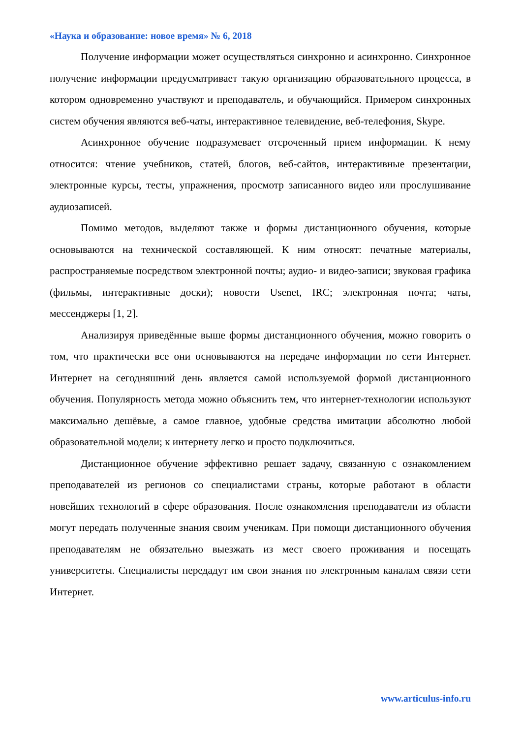«Наука и образование: новое время» № 6, 2018
Получение информации может осуществляться синхронно и асинхронно. Синхронное получение информации предусматривает такую организацию образовательного процесса, в котором одновременно участвуют и преподаватель, и обучающийся. Примером синхронных систем обучения являются веб-чаты, интерактивное телевидение, веб-телефония, Skype.
Асинхронное обучение подразумевает отсроченный прием информации. К нему относится: чтение учебников, статей, блогов, веб-сайтов, интерактивные презентации, электронные курсы, тесты, упражнения, просмотр записанного видео или прослушивание аудиозаписей.
Помимо методов, выделяют также и формы дистанционного обучения, которые основываются на технической составляющей. К ним относят: печатные материалы, распространяемые посредством электронной почты; аудио- и видео-записи; звуковая графика (фильмы, интерактивные доски); новости Usenet, IRC; электронная почта; чаты, мессенджеры [1, 2].
Анализируя приведённые выше формы дистанционного обучения, можно говорить о том, что практически все они основываются на передаче информации по сети Интернет. Интернет на сегодняшний день является самой используемой формой дистанционного обучения. Популярность метода можно объяснить тем, что интернет-технологии используют максимально дешёвые, а самое главное, удобные средства имитации абсолютно любой образовательной модели; к интернету легко и просто подключиться.
Дистанционное обучение эффективно решает задачу, связанную с ознакомлением преподавателей из регионов со специалистами страны, которые работают в области новейших технологий в сфере образования. После ознакомления преподаватели из области могут передать полученные знания своим ученикам. При помощи дистанционного обучения преподавателям не обязательно выезжать из мест своего проживания и посещать университеты. Специалисты передадут им свои знания по электронным каналам связи сети Интернет.
www.articulus-info.ru